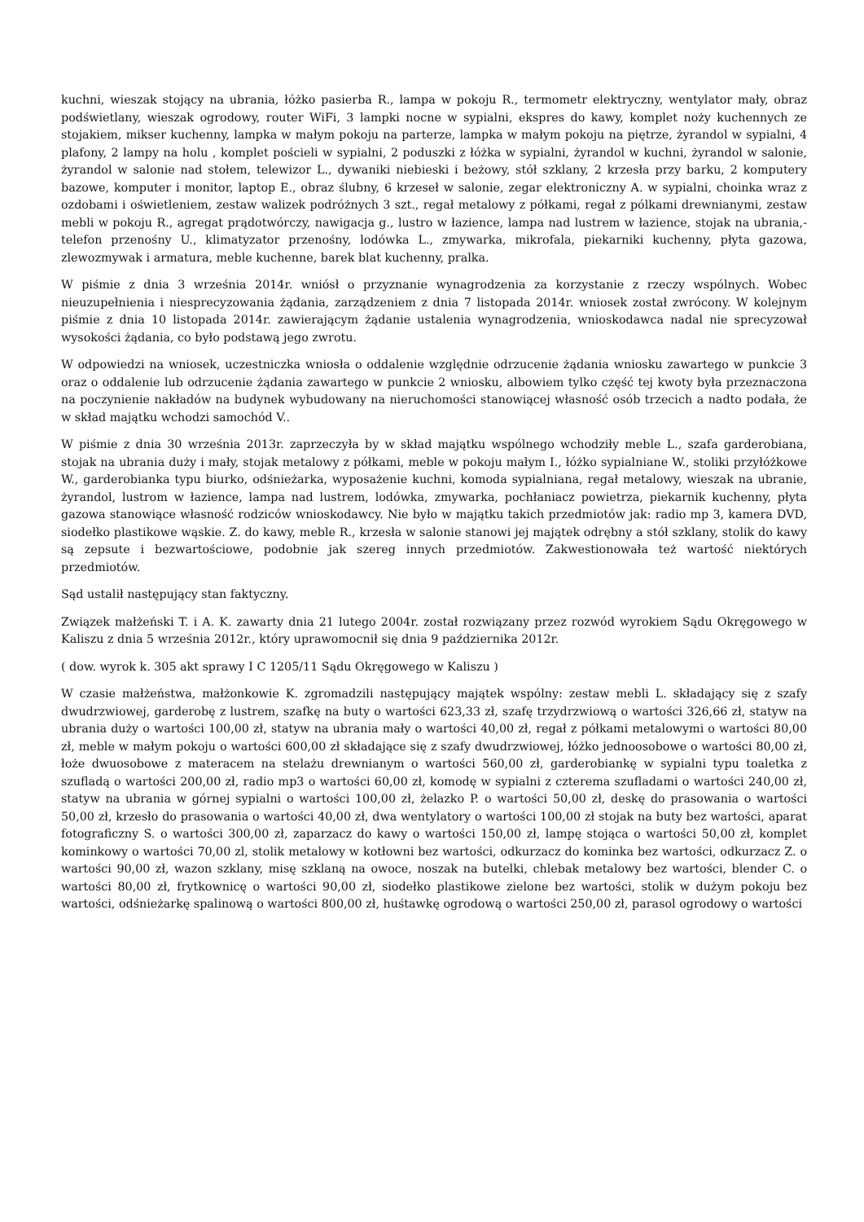kuchni, wieszak stojący na ubrania, łóżko pasierba R., lampa w pokoju R., termometr elektryczny, wentylator mały, obraz podświetlany, wieszak ogrodowy, router WiFi, 3 lampki nocne w sypialni, ekspres do kawy, komplet noży kuchennych ze stojakiem, mikser kuchenny, lampka w małym pokoju na parterze, lampka w małym pokoju na piętrze, żyrandol w sypialni, 4 plafony, 2 lampy na holu , komplet pościeli w sypialni, 2 poduszki z łóżka w sypialni, żyrandol w kuchni, żyrandol w salonie, żyrandol w salonie nad stołem, telewizor L., dywaniki niebieski i beżowy, stół szklany, 2 krzesła przy barku, 2 komputery bazowe, komputer i monitor, laptop E., obraz ślubny, 6 krzeseł w salonie, zegar elektroniczny A. w sypialni, choinka wraz z ozdobami i oświetleniem, zestaw walizek podróżnych 3 szt., regał metalowy z półkami, regał z pólkami drewnianymi, zestaw mebli w pokoju R., agregat prądotwórczy, nawigacja g., lustro w łazience, lampa nad lustrem w łazience, stojak na ubrania,- telefon przenośny U., klimatyzator przenośny, lodówka L., zmywarka, mikrofala, piekarniki kuchenny, płyta gazowa, zlewozmywak i armatura, meble kuchenne, barek blat kuchenny, pralka.
W piśmie z dnia 3 września 2014r. wniósł o przyznanie wynagrodzenia za korzystanie z rzeczy wspólnych. Wobec nieuzupełnienia i niesprecyzowania żądania, zarządzeniem z dnia 7 listopada 2014r. wniosek został zwrócony. W kolejnym piśmie z dnia 10 listopada 2014r. zawierającym żądanie ustalenia wynagrodzenia, wnioskodawca nadal nie sprecyzował wysokości żądania, co było podstawą jego zwrotu.
W odpowiedzi na wniosek, uczestniczka wniosła o oddalenie względnie odrzucenie żądania wniosku zawartego w punkcie 3 oraz o oddalenie lub odrzucenie żądania zawartego w punkcie 2 wniosku, albowiem tylko część tej kwoty była przeznaczona na poczynienie nakładów na budynek wybudowany na nieruchomości stanowiącej własność osób trzecich a nadto podała, że w skład majątku wchodzi samochód V..
W piśmie z dnia 30 września 2013r. zaprzeczyła by w skład majątku wspólnego wchodziły meble L., szafa garderobiana, stojak na ubrania duży i mały, stojak metalowy z półkami, meble w pokoju małym I., łóżko sypialniane W., stoliki przyłóżkowe W., garderobianka typu biurko, odśnieżarka, wyposażenie kuchni, komoda sypialniana, regał metalowy, wieszak na ubranie, żyrandol, lustrom w łazience, lampa nad lustrem, lodówka, zmywarka, pochłaniacz powietrza, piekarnik kuchenny, płyta gazowa stanowiące własność rodziców wnioskodawcy. Nie było w majątku takich przedmiotów jak: radio mp 3, kamera DVD, siodełko plastikowe wąskie. Z. do kawy, meble R., krzesła w salonie stanowi jej majątek odrębny a stół szklany, stolik do kawy są zepsute i bezwartościowe, podobnie jak szereg innych przedmiotów. Zakwestionowała też wartość niektórych przedmiotów.
Sąd ustalił następujący stan faktyczny.
Związek małżeński T. i A. K. zawarty dnia 21 lutego 2004r. został rozwiązany przez rozwód wyrokiem Sądu Okręgowego w Kaliszu z dnia 5 września 2012r., który uprawomocnił się dnia 9 października 2012r.
( dow. wyrok k. 305 akt sprawy I C 1205/11 Sądu Okręgowego w Kaliszu )
W czasie małżeństwa, małżonkowie K. zgromadzili następujący majątek wspólny: zestaw mebli L. składający się z szafy dwudrzwiowej, garderobę z lustrem, szafkę na buty o wartości 623,33 zł, szafę trzydrzwiową o wartości 326,66 zł, statyw na ubrania duży o wartości 100,00 zł, statyw na ubrania mały o wartości 40,00 zł, regał z półkami metalowymi o wartości 80,00 zł, meble w małym pokoju o wartości 600,00 zł składające się z szafy dwudrzwiowej, łóżko jednoosobowe o wartości 80,00 zł, łoże dwuosobowe z materacem na stelażu drewnianym o wartości 560,00 zł, garderobiankę w sypialni typu toaletka z szufladą o wartości 200,00 zł, radio mp3 o wartości 60,00 zł, komodę w sypialni z czterema szufladami o wartości 240,00 zł, statyw na ubrania w górnej sypialni o wartości 100,00 zł, żelazko P. o wartości 50,00 zł, deskę do prasowania o wartości 50,00 zł, krzesło do prasowania o wartości 40,00 zł, dwa wentylatory o wartości 100,00 zł stojak na buty bez wartości, aparat fotograficzny S. o wartości 300,00 zł, zaparzacz do kawy o wartości 150,00 zł, lampę stojąca o wartości 50,00 zł, komplet kominkowy o wartości 70,00 zl, stolik metalowy w kotłowni bez wartości, odkurzacz do kominka bez wartości, odkurzacz Z. o wartości 90,00 zł, wazon szklany, misę szklaną na owoce, noszak na butelki, chlebak metalowy bez wartości, blender C. o wartości 80,00 zł, frytkownicę o wartości 90,00 zł, siodełko plastikowe zielone bez wartości, stolik w dużym pokoju bez wartości, odśnieżarkę spalinową o wartości 800,00 zł, huśtawkę ogrodową o wartości 250,00 zł, parasol ogrodowy o wartości